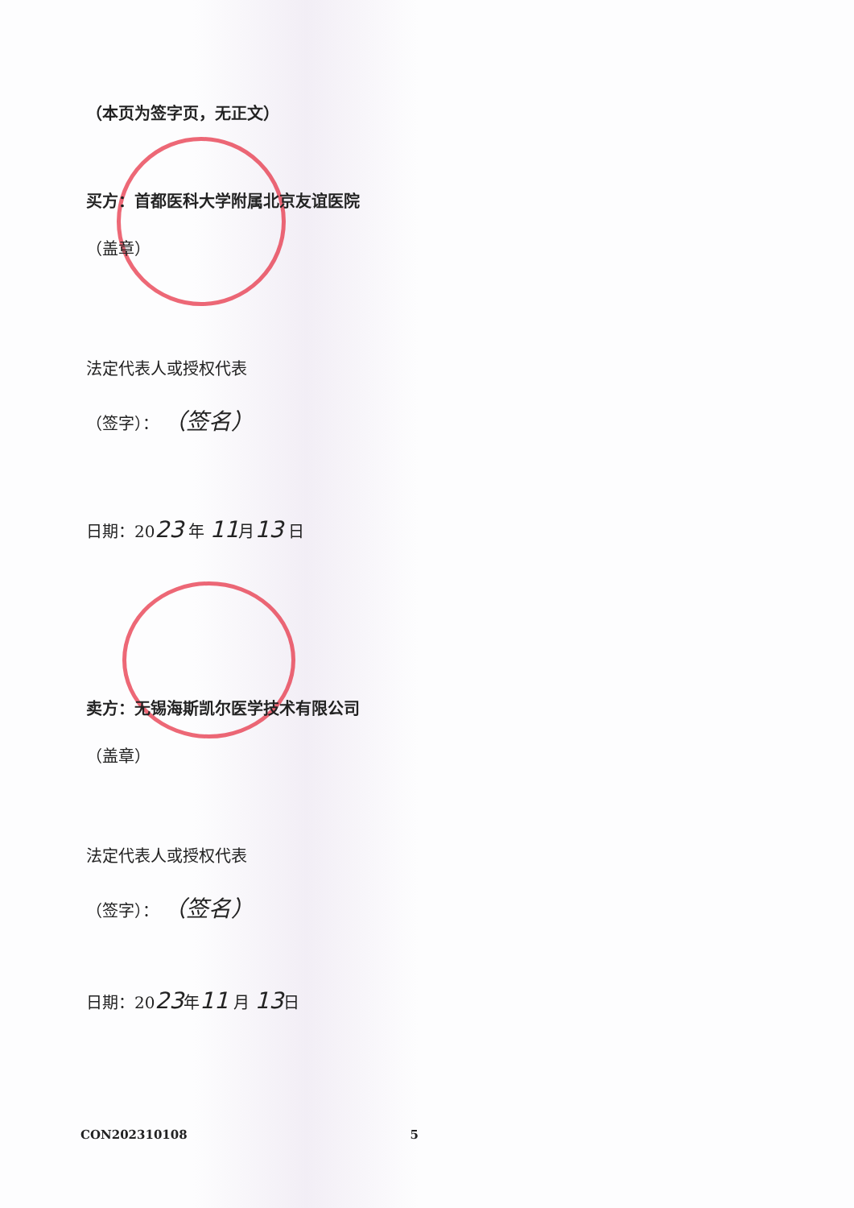（本页为签字页，无正文）
买方：首都医科大学附属北京友谊医院
（盖章）
法定代表人或授权代表
（签字）： （签名）
日期：2023 年 11月13 日
卖方：无锡海斯凯尔医学技术有限公司
（盖章）
法定代表人或授权代表
（签字）： （签名）
日期：2023年11 月 13日
CON202310108 5